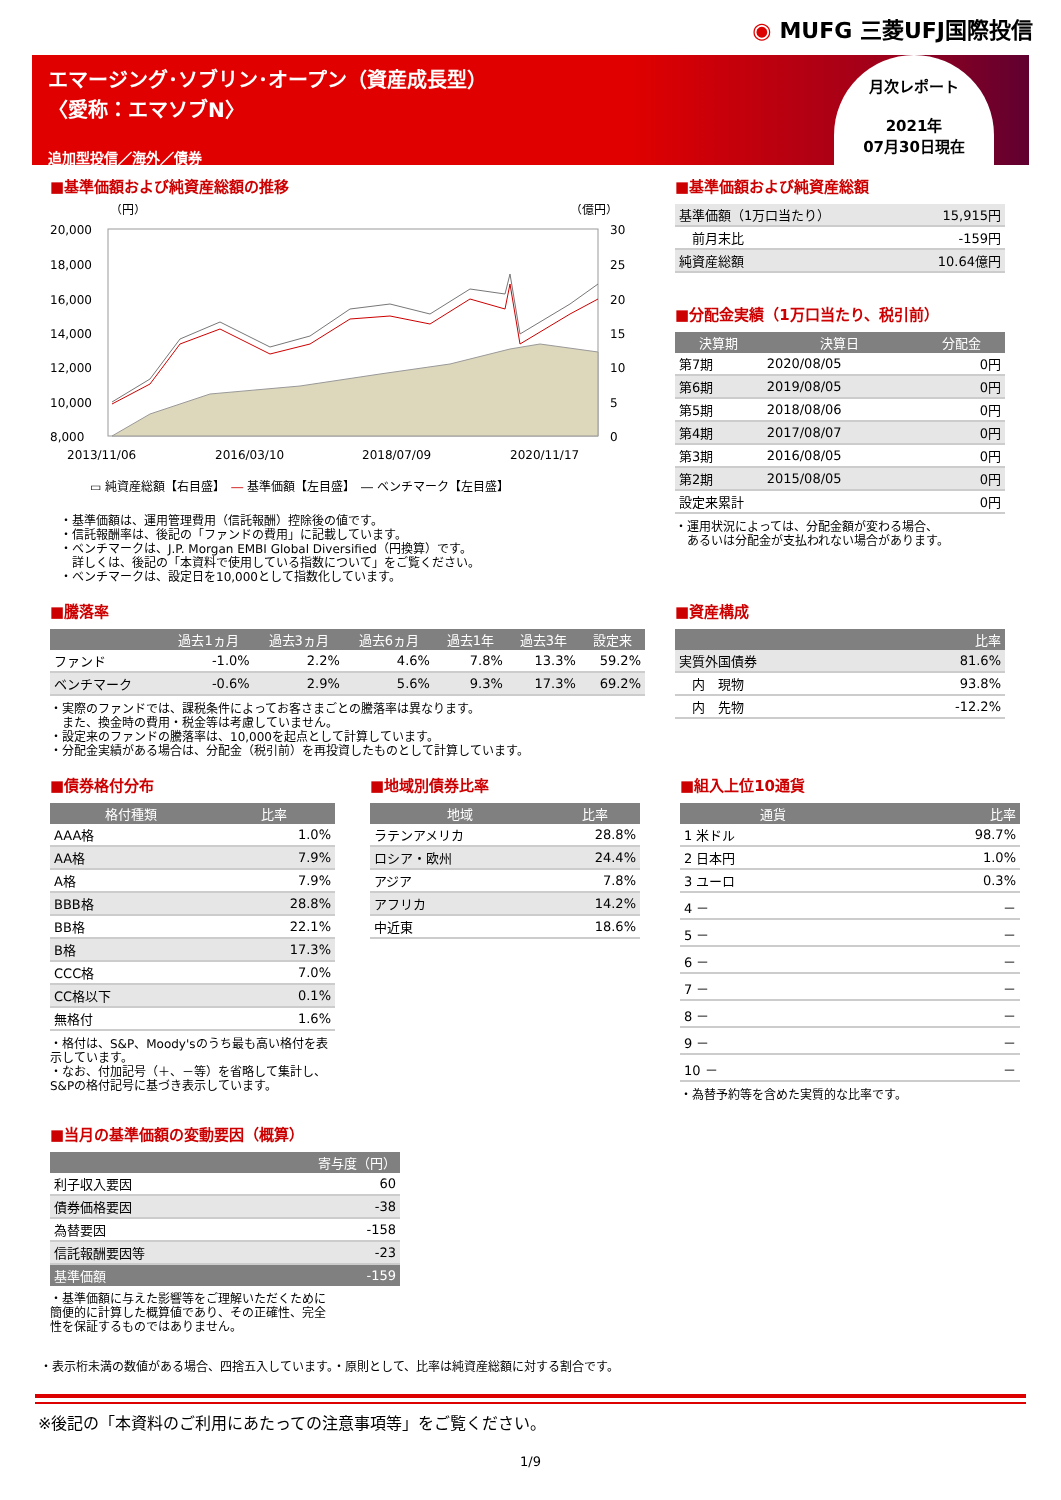◉ MUFG 三菱UFJ国際投信
エマージング･ソブリン･オープン（資産成長型）
〈愛称：エマソブN〉
追加型投信／海外／債券
月次レポート
2021年
07月30日現在
■基準価額および純資産総額の推移
（円）
（億円）
20,000
18,000
16,000
14,000
12,000
10,000
8,000
30
25
20
15
10
5
0
2013/11/06
2016/03/10
2018/07/09
2020/11/17
▭ 純資産総額【右目盛】　― 基準価額【左目盛】　― ベンチマーク【左目盛】
・基準価額は、運用管理費用（信託報酬）控除後の値です。
・信託報酬率は、後記の「ファンドの費用」に記載しています。
・ベンチマークは、J.P. Morgan EMBI Global Diversified（円換算）です。
　詳しくは、後記の「本資料で使用している指数について」をご覧ください。
・ベンチマークは、設定日を10,000として指数化しています。
■基準価額および純資産総額
| 基準価額（1万口当たり） | 15,915円 |
| 前月末比 | -159円 |
| 純資産総額 | 10.64億円 |
■分配金実績（1万口当たり、税引前）
| 決算期 | 決算日 | 分配金 |
| --- | --- | --- |
| 第7期 | 2020/08/05 | 0円 |
| 第6期 | 2019/08/05 | 0円 |
| 第5期 | 2018/08/06 | 0円 |
| 第4期 | 2017/08/07 | 0円 |
| 第3期 | 2016/08/05 | 0円 |
| 第2期 | 2015/08/05 | 0円 |
| 設定来累計 | | 0円 |
・運用状況によっては、分配金額が変わる場合、
　あるいは分配金が支払われない場合があります。
■騰落率
| | 過去1ヵ月 | 過去3ヵ月 | 過去6ヵ月 | 過去1年 | 過去3年 | 設定来 |
| --- | --- | --- | --- | --- | --- | --- |
| ファンド | -1.0% | 2.2% | 4.6% | 7.8% | 13.3% | 59.2% |
| ベンチマーク | -0.6% | 2.9% | 5.6% | 9.3% | 17.3% | 69.2% |
・実際のファンドでは、課税条件によってお客さまごとの騰落率は異なります。
　また、換金時の費用・税金等は考慮していません。
・設定来のファンドの騰落率は、10,000を起点として計算しています。
・分配金実績がある場合は、分配金（税引前）を再投資したものとして計算しています。
■資産構成
| | 比率 |
| --- | --- |
| 実質外国債券 | 81.6% |
| 内 現物 | 93.8% |
| 内 先物 | -12.2% |
■債券格付分布
| 格付種類 | 比率 |
| --- | --- |
| AAA格 | 1.0% |
| AA格 | 7.9% |
| A格 | 7.9% |
| BBB格 | 28.8% |
| BB格 | 22.1% |
| B格 | 17.3% |
| CCC格 | 7.0% |
| CC格以下 | 0.1% |
| 無格付 | 1.6% |
・格付は、S&P、Moody'sのうち最も高い格付を表示しています。
・なお、付加記号（＋、－等）を省略して集計し、S&Pの格付記号に基づき表示しています。
■当月の基準価額の変動要因（概算）
| | 寄与度（円） |
| --- | --- |
| 利子収入要因 | 60 |
| 債券価格要因 | -38 |
| 為替要因 | -158 |
| 信託報酬要因等 | -23 |
| 基準価額 | -159 |
・基準価額に与えた影響等をご理解いただくために簡便的に計算した概算値であり、その正確性、完全性を保証するものではありません。
■地域別債券比率
| 地域 | 比率 |
| --- | --- |
| ラテンアメリカ | 28.8% |
| ロシア・欧州 | 24.4% |
| アジア | 7.8% |
| アフリカ | 14.2% |
| 中近東 | 18.6% |
■組入上位10通貨
| 通貨 | 比率 |
| --- | --- |
| 1 米ドル | 98.7% |
| 2 日本円 | 1.0% |
| 3 ユーロ | 0.3% |
| 4 － | － |
| 5 － | － |
| 6 － | － |
| 7 － | － |
| 8 － | － |
| 9 － | － |
| 10 － | － |
・為替予約等を含めた実質的な比率です。
・表示桁未満の数値がある場合、四捨五入しています。・原則として、比率は純資産総額に対する割合です。
※後記の「本資料のご利用にあたっての注意事項等」をご覧ください。
1/9